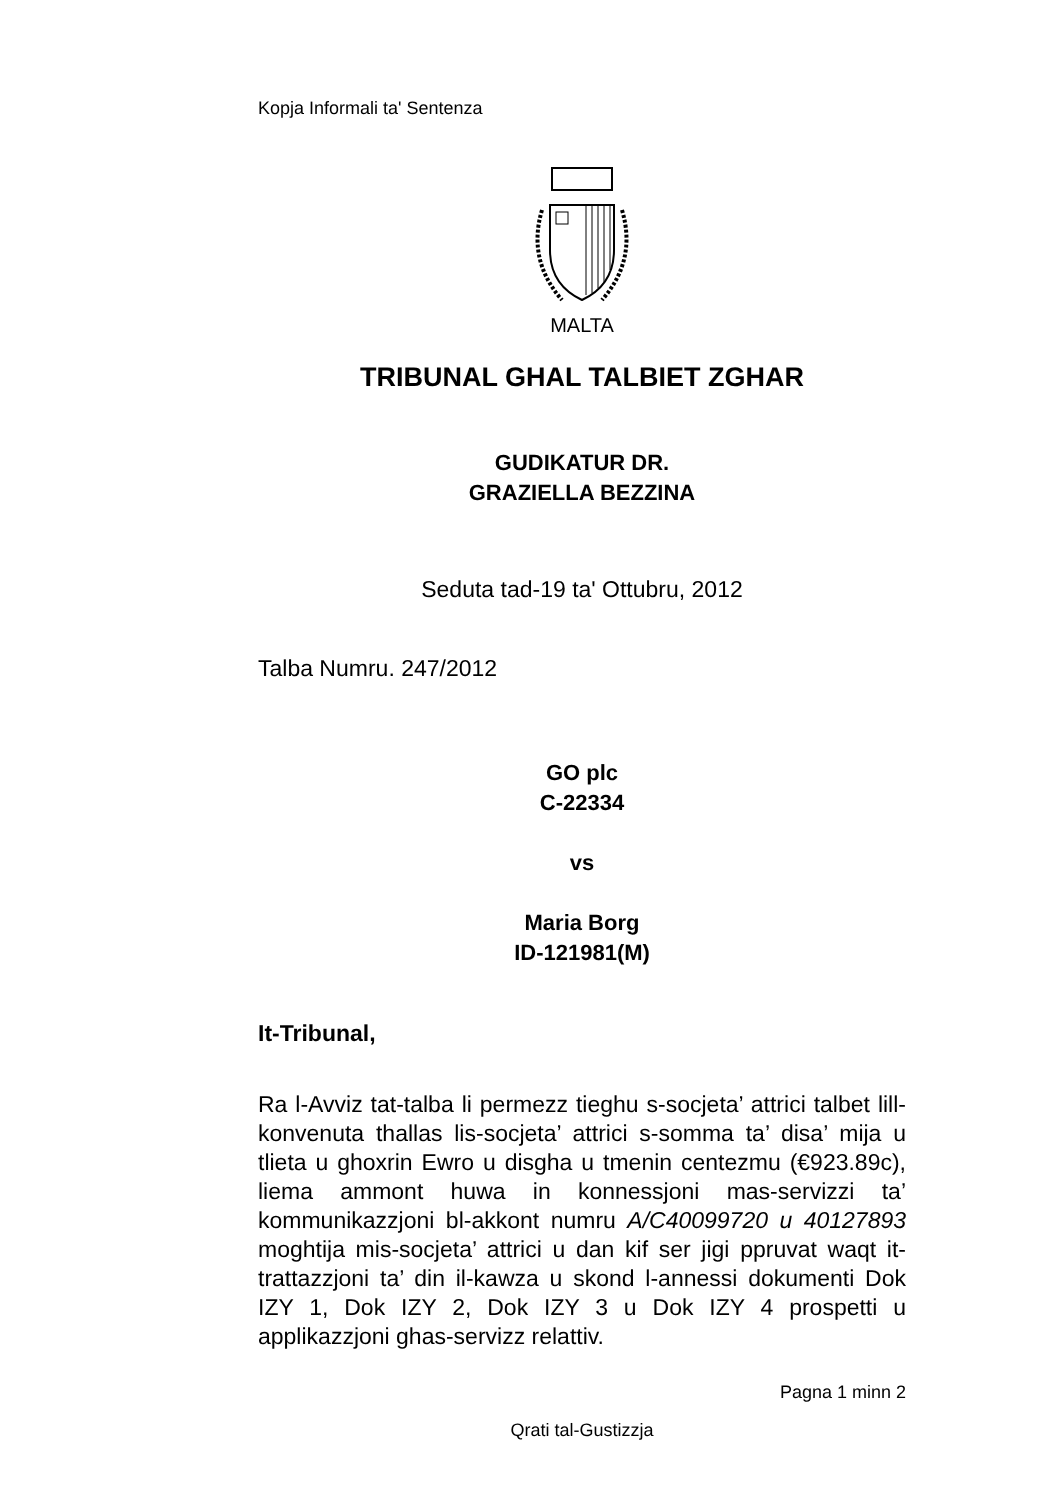Kopja Informali ta' Sentenza
MALTA
TRIBUNAL GHAL TALBIET ZGHAR
GUDIKATUR DR.
GRAZIELLA BEZZINA
Seduta tad-19 ta' Ottubru, 2012
Talba Numru. 247/2012
GO plc
C-22334
vs
Maria Borg
ID-121981(M)
It-Tribunal,
Ra l-Avviz tat-talba li permezz tieghu s-socjeta’ attrici talbet lill-konvenuta thallas lis-socjeta’ attrici s-somma ta’ disa’ mija u tlieta u ghoxrin Ewro u disgha u tmenin centezmu (€923.89c), liema ammont huwa in konnessjoni mas-servizzi ta’ kommunikazzjoni bl-akkont numru A/C40099720 u 40127893 moghtija mis-socjeta’ attrici u dan kif ser jigi ppruvat waqt it-trattazzjoni ta’ din il-kawza u skond l-annessi dokumenti Dok IZY 1, Dok IZY 2, Dok IZY 3 u Dok IZY 4 prospetti u applikazzjoni ghas-servizz relattiv.
Pagna 1 minn 2
Qrati tal-Gustizzja